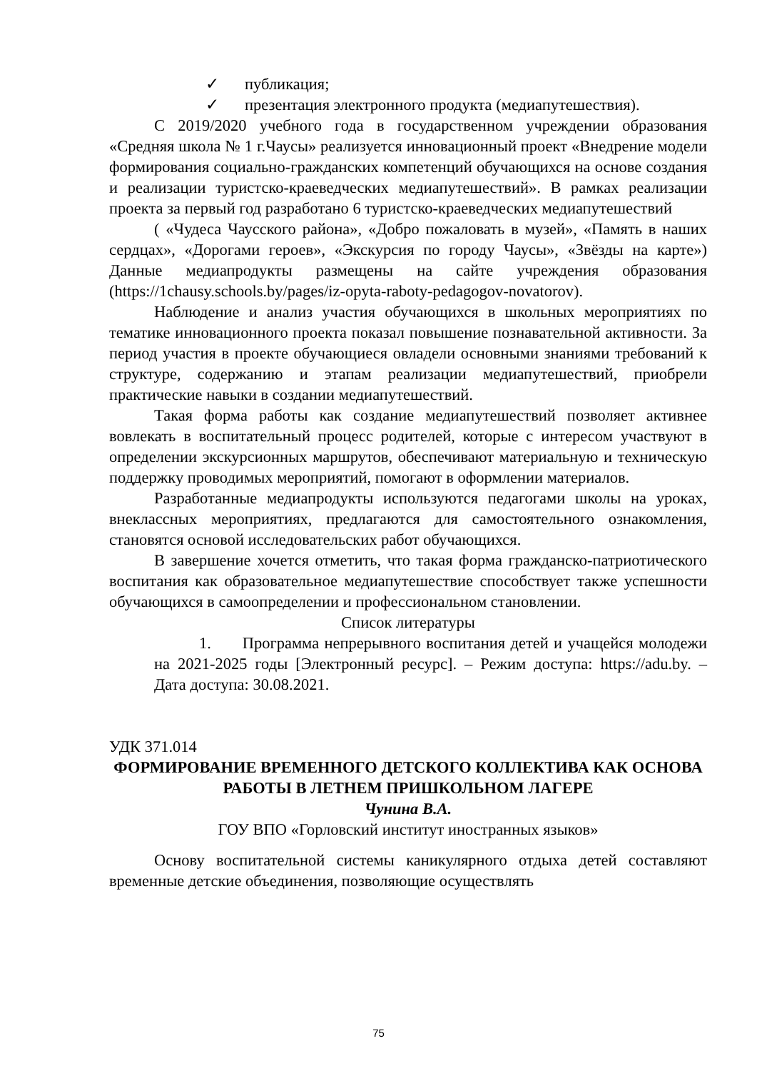✓ публикация;
✓ презентация электронного продукта (медиапутешествия).
С 2019/2020 учебного года в государственном учреждении образования «Средняя школа № 1 г.Чаусы» реализуется инновационный проект «Внедрение модели формирования социально-гражданских компетенций обучающихся на основе создания и реализации туристско-краеведческих медиапутешествий». В рамках реализации проекта за первый год разработано 6 туристско-краеведческих медиапутешествий
( «Чудеса Чаусского района», «Добро пожаловать в музей», «Память в наших сердцах», «Дорогами героев», «Экскурсия по городу Чаусы», «Звёзды на карте») Данные медиапродукты размещены на сайте учреждения образования (https://1chausy.schools.by/pages/iz-opyta-raboty-pedagogov-novatorov).
Наблюдение и анализ участия обучающихся в школьных мероприятиях по тематике инновационного проекта показал повышение познавательной активности. За период участия в проекте обучающиеся овладели основными знаниями требований к структуре, содержанию и этапам реализации медиапутешествий, приобрели практические навыки в создании медиапутешествий.
Такая форма работы как создание медиапутешествий позволяет активнее вовлекать в воспитательный процесс родителей, которые с интересом участвуют в определении экскурсионных маршрутов, обеспечивают материальную и техническую поддержку проводимых мероприятий, помогают в оформлении материалов.
Разработанные медиапродукты используются педагогами школы на уроках, внеклассных мероприятиях, предлагаются для самостоятельного ознакомления, становятся основой исследовательских работ обучающихся.
В завершение хочется отметить, что такая форма гражданско-патриотического воспитания как образовательное медиапутешествие способствует также успешности обучающихся в самоопределении и профессиональном становлении.
Список литературы
1. Программа непрерывного воспитания детей и учащейся молодежи на 2021-2025 годы [Электронный ресурс]. – Режим доступа: https://adu.by. – Дата доступа: 30.08.2021.
УДК 371.014
ФОРМИРОВАНИЕ ВРЕМЕННОГО ДЕТСКОГО КОЛЛЕКТИВА КАК ОСНОВА РАБОТЫ В ЛЕТНЕМ ПРИШКОЛЬНОМ ЛАГЕРЕ
Чунина В.А.
ГОУ ВПО «Горловский институт иностранных языков»
Основу воспитательной системы каникулярного отдыха детей составляют временные детские объединения, позволяющие осуществлять
75